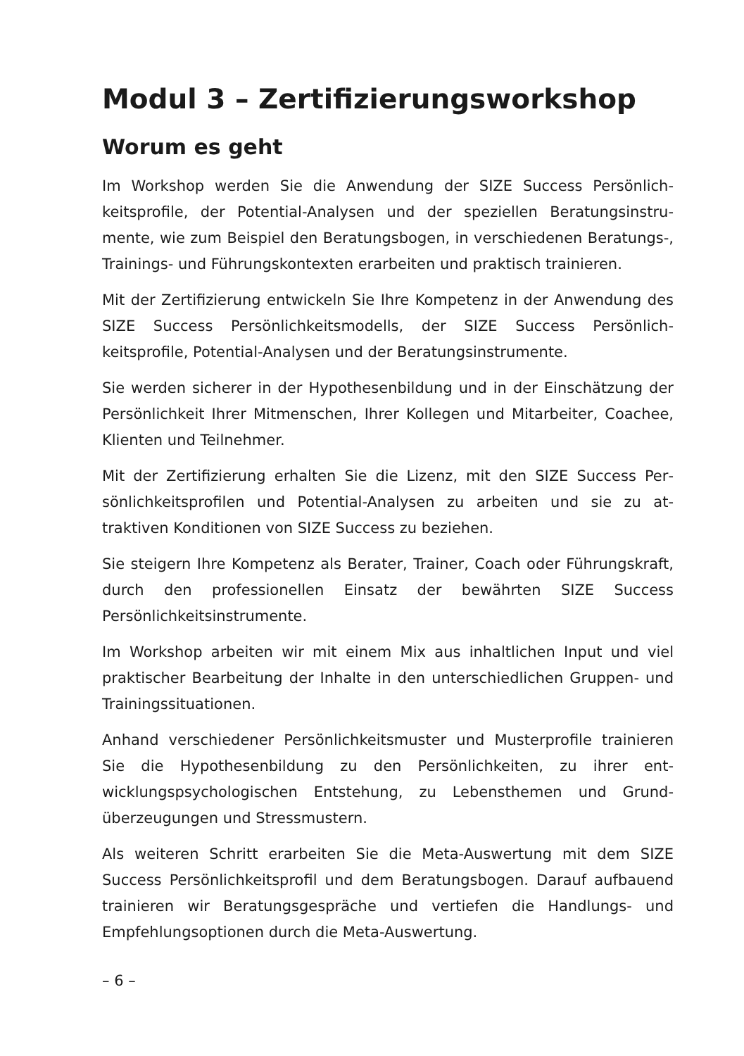Modul 3 – Zertifizierungsworkshop
Worum es geht
Im Workshop werden Sie die Anwendung der SIZE Success Persönlich­keitsprofile, der Potential-Analysen und der speziellen Beratungsinstru­mente, wie zum Beispiel den Beratungsbogen, in verschiedenen Bera­tungs-, Trainings- und Führungskontexten erarbeiten und praktisch trainieren.
Mit der Zertifizierung entwickeln Sie Ihre Kompetenz in der Anwendung des SIZE Success Persönlichkeitsmodells, der SIZE Success Persönlich­keitsprofile, Potential-Analysen und der Beratungsinstrumente.
Sie werden sicherer in der Hypothesenbildung und in der Einschätzung der Persönlichkeit Ihrer Mitmenschen, Ihrer Kollegen und Mitarbeiter, Coachee, Klienten und Teilnehmer.
Mit der Zertifizierung erhalten Sie die Lizenz, mit den SIZE Success Per­sönlichkeitsprofilen und Potential-Analysen zu arbeiten und sie zu at­traktiven Konditionen von SIZE Success zu beziehen.
Sie steigern Ihre Kompetenz als Berater, Trainer, Coach oder Führungs­kraft, durch den professionellen Einsatz der bewährten SIZE Success Persönlichkeitsinstrumente.
Im Workshop arbeiten wir mit einem Mix aus inhaltlichen Input und viel praktischer Bearbeitung der Inhalte in den unterschiedlichen Gruppen- und Trainingssituationen.
Anhand verschiedener Persönlichkeitsmuster und Musterprofile trainie­ren Sie die Hypothesenbildung zu den Persönlichkeiten, zu ihrer ent­wicklungspsychologischen Entstehung, zu Lebensthemen und Grund­überzeugungen und Stressmustern.
Als weiteren Schritt erarbeiten Sie die Meta-Auswertung mit dem SIZE Success Persönlichkeitsprofil und dem Beratungsbogen. Darauf aufbau­end trainieren wir Beratungsgespräche und vertiefen die Handlungs- und Empfehlungsoptionen durch die Meta-Auswertung.
– 6 –